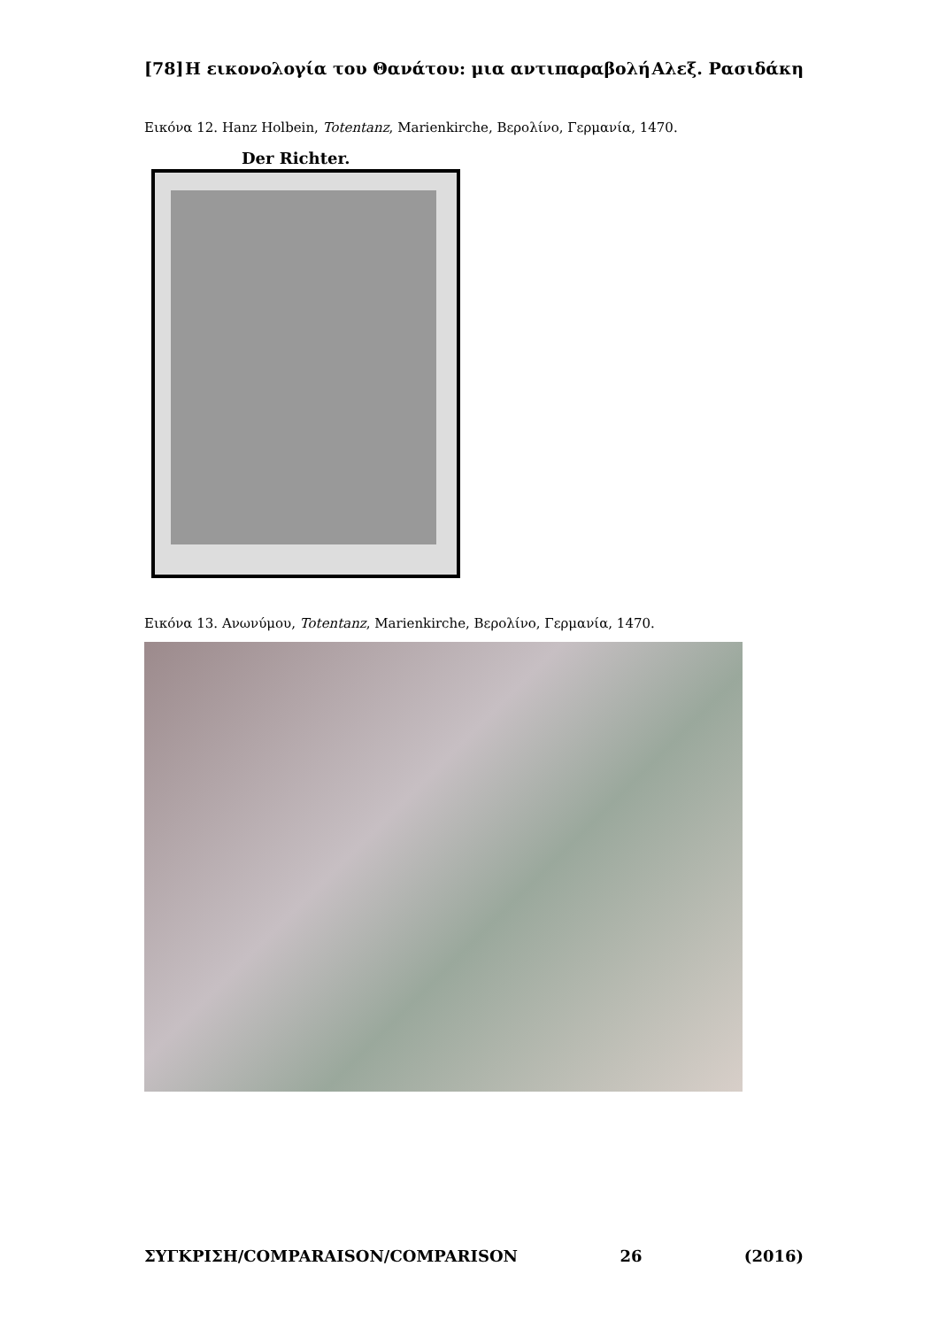[78] Η εικονολογία του Θανάτου: μια αντιπαραβολή Αλεξ. Ρασιδάκη
Εικόνα 12. Hanz Holbein, Totentanz, Marienkirche, Βερολίνο, Γερμανία, 1470.
Der Richter.
Εικόνα 13. Ανωνύμου, Totentanz, Marienkirche, Βερολίνο, Γερμανία, 1470.
ΣΥΓΚΡΙΣΗ/COMPARAISON/COMPARISON 26 (2016)